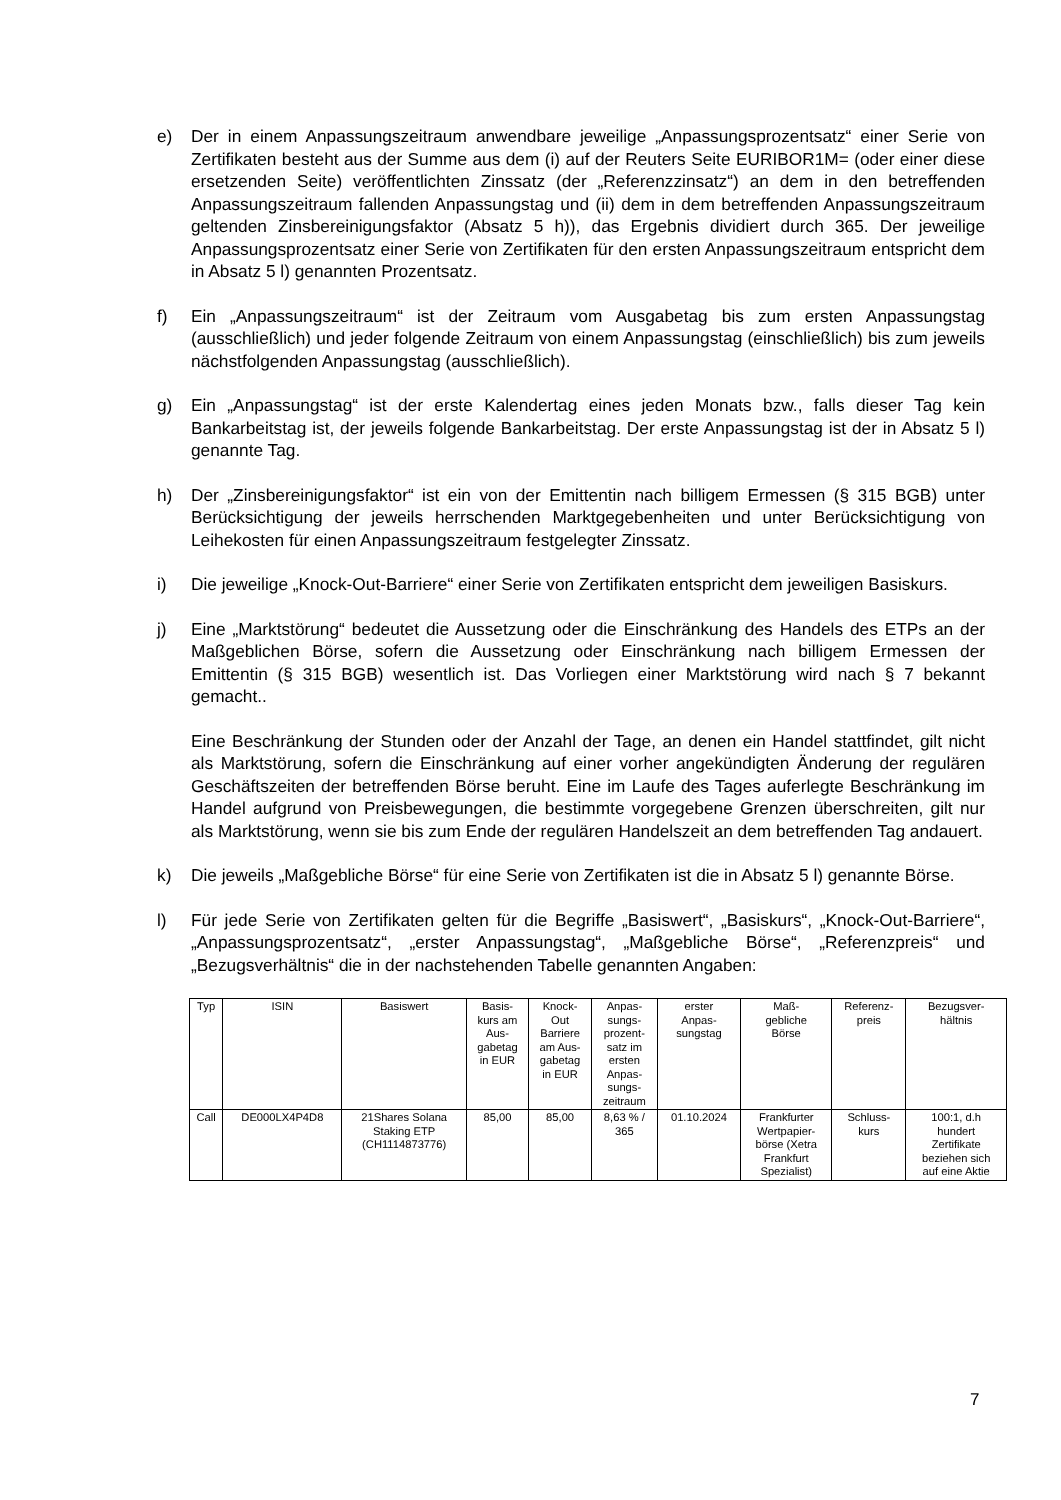e) Der in einem Anpassungszeitraum anwendbare jeweilige „Anpassungsprozentsatz“ einer Serie von Zertifikaten besteht aus der Summe aus dem (i) auf der Reuters Seite EURIBOR1M= (oder einer diese ersetzenden Seite) veröffentlichten Zinssatz (der „Referenzzinsatz“) an dem in den betreffenden Anpassungszeitraum fallenden Anpassungstag und (ii) dem in dem betreffenden Anpassungszeitraum geltenden Zinsbereinigungsfaktor (Absatz 5 h)), das Ergebnis dividiert durch 365. Der jeweilige Anpassungsprozentsatz einer Serie von Zertifikaten für den ersten Anpassungszeitraum entspricht dem in Absatz 5 l) genannten Prozentsatz.
f) Ein „Anpassungszeitraum“ ist der Zeitraum vom Ausgabetag bis zum ersten Anpassungstag (ausschließlich) und jeder folgende Zeitraum von einem Anpassungstag (einschließlich) bis zum jeweils nächstfolgenden Anpassungstag (ausschließlich).
g) Ein „Anpassungstag“ ist der erste Kalendertag eines jeden Monats bzw., falls dieser Tag kein Bankarbeitstag ist, der jeweils folgende Bankarbeitstag. Der erste Anpassungstag ist der in Absatz 5 l) genannte Tag.
h) Der „Zinsbereinigungsfaktor“ ist ein von der Emittentin nach billigem Ermessen (§ 315 BGB) unter Berücksichtigung der jeweils herrschenden Marktgegebenheiten und unter Berücksichtigung von Leihekosten für einen Anpassungszeitraum festgelegter Zinssatz.
i) Die jeweilige „Knock-Out-Barriere“ einer Serie von Zertifikaten entspricht dem jeweiligen Basiskurs.
j) Eine „Marktstörung“ bedeutet die Aussetzung oder die Einschränkung des Handels des ETPs an der Maßgeblichen Börse, sofern die Aussetzung oder Einschränkung nach billigem Ermessen der Emittentin (§ 315 BGB) wesentlich ist. Das Vorliegen einer Marktstörung wird nach § 7 bekannt gemacht..
Eine Beschränkung der Stunden oder der Anzahl der Tage, an denen ein Handel stattfindet, gilt nicht als Marktstörung, sofern die Einschränkung auf einer vorher angekündigten Änderung der regulären Geschäftszeiten der betreffenden Börse beruht. Eine im Laufe des Tages auferlegte Beschränkung im Handel aufgrund von Preisbewegungen, die bestimmte vorgegebene Grenzen überschreiten, gilt nur als Marktstörung, wenn sie bis zum Ende der regulären Handelszeit an dem betreffenden Tag andauert.
k) Die jeweils „Maßgebliche Börse“ für eine Serie von Zertifikaten ist die in Absatz 5 l) genannte Börse.
l) Für jede Serie von Zertifikaten gelten für die Begriffe „Basiswert“, „Basiskurs“, „Knock-Out-Barriere“, „Anpassungsprozentsatz“, „erster Anpassungstag“, „Maßgebliche Börse“, „Referenzpreis“ und „Bezugsverhältnis“ die in der nachstehenden Tabelle genannten Angaben:
| Typ | ISIN | Basiswert | Basis- kurs am Aus- gabetag in EUR | Knock- Out Barriere am Aus- gabetag in EUR | Anpas- sungs- prozent- satz im ersten Anpas- sungs- zeitraum | erster Anpas- sungstag | Maß- gebliche Börse | Referenz- preis | Bezugsver- hältnis |
| --- | --- | --- | --- | --- | --- | --- | --- | --- | --- |
| Call | DE000LX4P4D8 | 21Shares Solana Staking ETP (CH1114873776) | 85,00 | 85,00 | 8,63 % / 365 | 01.10.2024 | Frankfurter Wertpapier- börse (Xetra Frankfurt Spezialist) | Schluss- kurs | 100:1, d.h hundert Zertifikate beziehen sich auf eine Aktie |
7